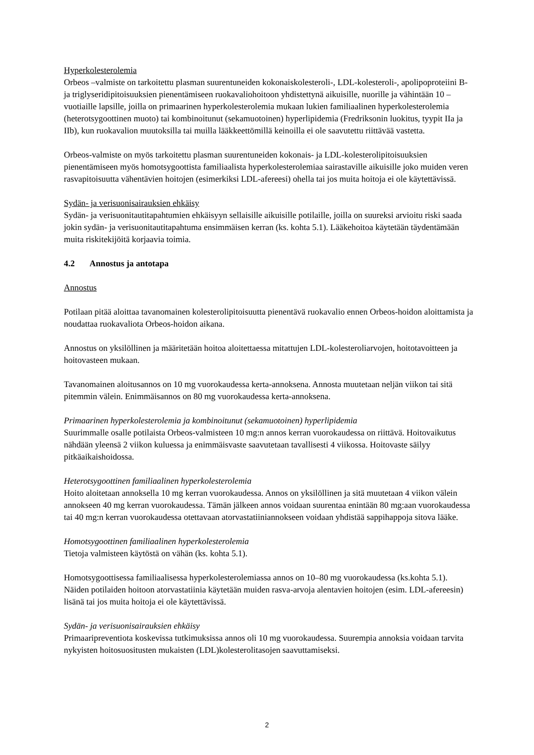Hyperkolesterolemia
Orbeos –valmiste on tarkoitettu plasman suurentuneiden kokonaiskolesteroli-, LDL-kolesteroli-, apolipoproteiini B- ja triglyseridipitoisuuksien pienentämiseen ruokavaliohoitoon yhdistettynä aikuisille, nuorille ja vähintään 10 –vuotiaille lapsille, joilla on primaarinen hyperkolesterolemia mukaan lukien familiaalinen hyperkolesterolemia (heterotsygoottinen muoto) tai kombinoitunut (sekamuotoinen) hyperlipidemia (Fredriksonin luokitus, tyypit IIa ja IIb), kun ruokavalion muutoksilla tai muilla lääkkeettömillä keinoilla ei ole saavutettu riittävää vastetta.
Orbeos-valmiste on myös tarkoitettu plasman suurentuneiden kokonais- ja LDL-kolesterolipitoisuuksien pienentämiseen myös homotsygoottista familiaalista hyperkolesterolemiaa sairastaville aikuisille joko muiden veren rasvapitoisuutta vähentävien hoitojen (esimerkiksi LDL-afereesi) ohella tai jos muita hoitoja ei ole käytettävissä.
Sydän- ja verisuonisairauksien ehkäisy
Sydän- ja verisuonitautitapahtumien ehkäisyyn sellaisille aikuisille potilaille, joilla on suureksi arvioitu riski saada jokin sydän- ja verisuonitautitapahtuma ensimmäisen kerran (ks. kohta 5.1). Lääkehoitoa käytetään täydentämään muita riskitekijöitä korjaavia toimia.
4.2 Annostus ja antotapa
Annostus
Potilaan pitää aloittaa tavanomainen kolesterolipitoisuutta pienentävä ruokavalio ennen Orbeos-hoidon aloittamista ja noudattaa ruokavaliota Orbeos-hoidon aikana.
Annostus on yksilöllinen ja määritetään hoitoa aloitettaessa mitattujen LDL-kolesteroliarvojen, hoitotavoitteen ja hoitovasteen mukaan.
Tavanomainen aloitusannos on 10 mg vuorokaudessa kerta-annoksena. Annosta muutetaan neljän viikon tai sitä pitemmin välein. Enimmäisannos on 80 mg vuorokaudessa kerta-annoksena.
Primaarinen hyperkolesterolemia ja kombinoitunut (sekamuotoinen) hyperlipidemia
Suurimmalle osalle potilaista Orbeos-valmisteen 10 mg:n annos kerran vuorokaudessa on riittävä. Hoitovaikutus nähdään yleensä 2 viikon kuluessa ja enimmäisvaste saavutetaan tavallisesti 4 viikossa. Hoitovaste säilyy pitkäaikaishoidossa.
Heterotsygoottinen familiaalinen hyperkolesterolemia
Hoito aloitetaan annoksella 10 mg kerran vuorokaudessa. Annos on yksilöllinen ja sitä muutetaan 4 viikon välein annokseen 40 mg kerran vuorokaudessa. Tämän jälkeen annos voidaan suurentaa enintään 80 mg:aan vuorokaudessa tai 40 mg:n kerran vuorokaudessa otettavaan atorvastatiiniannokseen voidaan yhdistää sappihappoja sitova lääke.
Homotsygoottinen familiaalinen hyperkolesterolemia
Tietoja valmisteen käytöstä on vähän (ks. kohta 5.1).
Homotsygoottisessa familiaalisessa hyperkolesterolemiassa annos on 10–80 mg vuorokaudessa (ks.kohta 5.1). Näiden potilaiden hoitoon atorvastatiinia käytetään muiden rasva-arvoja alentavien hoitojen (esim. LDL-afereesin) lisänä tai jos muita hoitoja ei ole käytettävissä.
Sydän- ja verisuonisairauksien ehkäisy
Primaaripreventiota koskevissa tutkimuksissa annos oli 10 mg vuorokaudessa. Suurempia annoksia voidaan tarvita nykyisten hoitosuositusten mukaisten (LDL)kolesterolitasojen saavuttamiseksi.
2